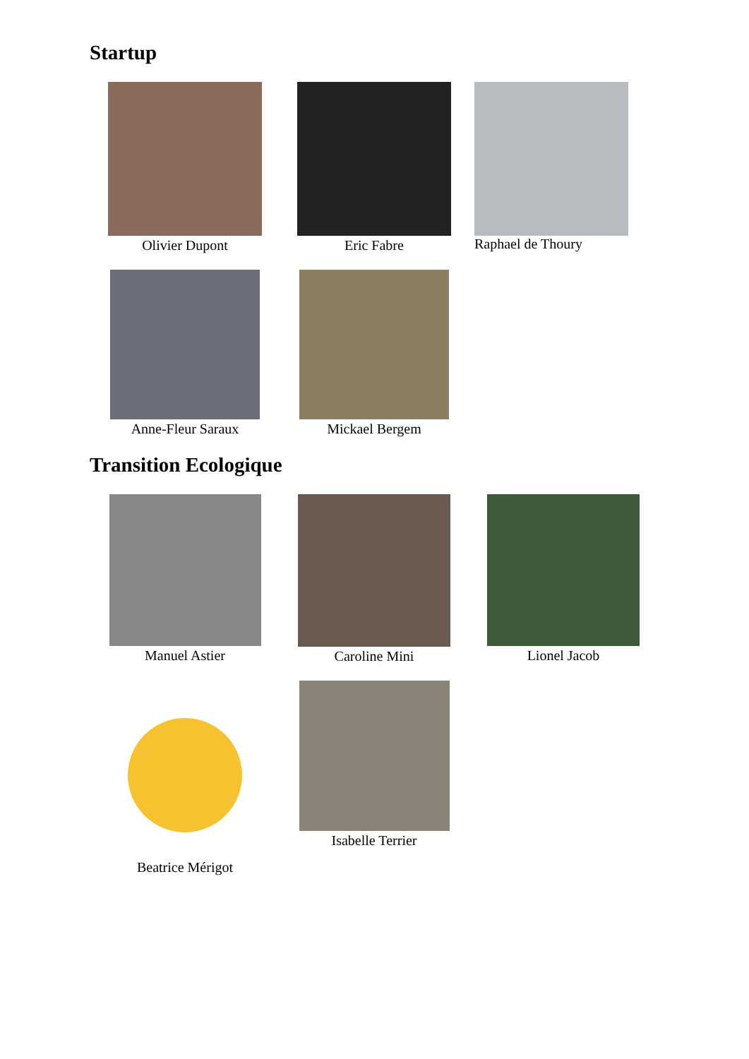Startup
Olivier Dupont Eric Fabre Raphael de Thoury
Anne-Fleur Saraux Mickael Bergem
Transition Ecologique
Manuel Astier Caroline Mini Lionel Jacob
Beatrice Mérigot
Isabelle Terrier